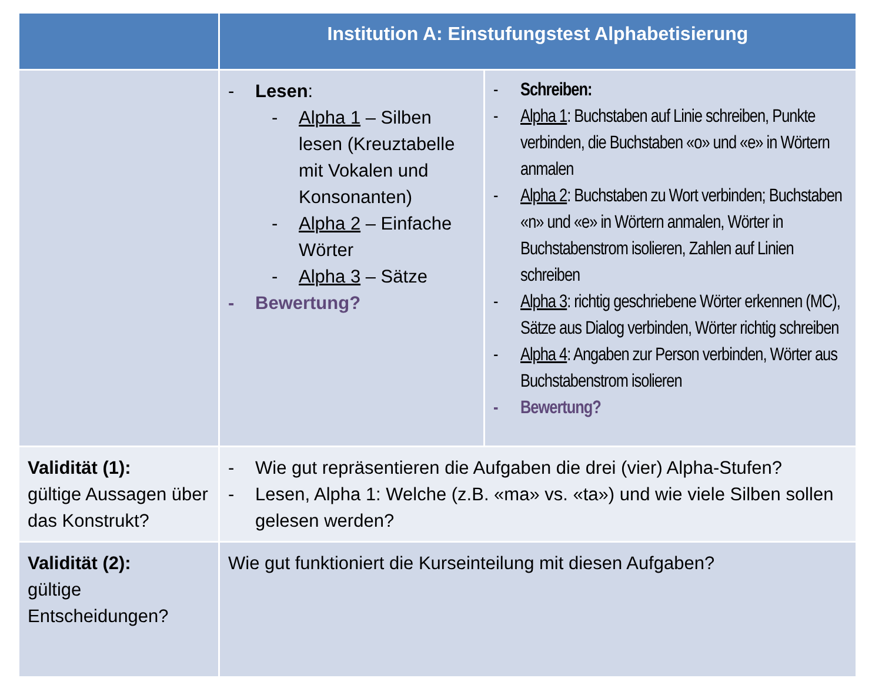| | Institution A: Einstufungstest Alphabetisierung | |
| --- | --- | --- |
| | - Lesen : - Alpha 1 – Silben lesen (Kreuztabelle mit Vokalen und Konsonanten) - Alpha 2 – Einfache Wörter - Alpha 3 – Sätze - Bewertung? | - Schreiben: - Alpha 1 : Buchstaben auf Linie schreiben, Punkte verbinden, die Buchstaben «o» und «e» in Wörtern anmalen - Alpha 2 : Buchstaben zu Wort verbinden; Buchstaben «n» und «e» in Wörtern anmalen, Wörter in Buchstabenstrom isolieren, Zahlen auf Linien schreiben - Alpha 3 : richtig geschriebene Wörter erkennen (MC), Sätze aus Dialog verbinden, Wörter richtig schreiben - Alpha 4 : Angaben zur Person verbinden, Wörter aus Buchstabenstrom isolieren - Bewertung? |
| Validität (1): gültige Aussagen über das Konstrukt? | - Wie gut repräsentieren die Aufgaben die drei (vier) Alpha-Stufen? - Lesen, Alpha 1: Welche (z.B. «ma» vs. «ta») und wie viele Silben sollen gelesen werden? | |
| Validität (2): gültige Entscheidungen? | Wie gut funktioniert die Kurseinteilung mit diesen Aufgaben? | |